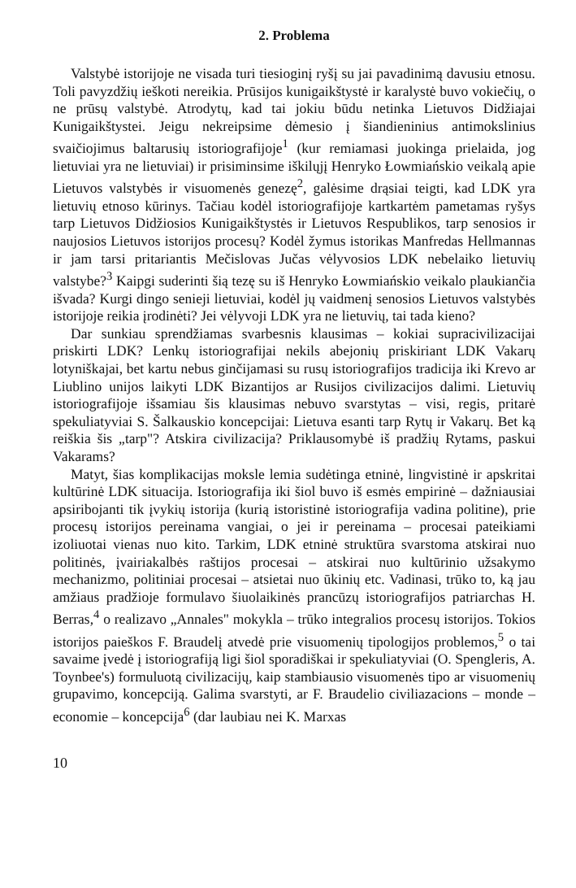2. Problema
Valstybė istorijoje ne visada turi tiesioginį ryšį su jai pavadinimą davusiu etnosu. Toli pavyzdžių ieškoti nereikia. Prūsijos kunigaikštystė ir karalystė buvo vokiečių, o ne prūsų valstybė. Atrodytų, kad tai jokiu būdu netinka Lietuvos Didžiajai Kunigaikštystei. Jeigu nekreipsime dėmesio į šiandieninius antimokslinius svaičiojimus baltarusių istoriografijoje<sup>1</sup> (kur remiamasi juokinga prielaida, jog lietuviai yra ne lietuviai) ir prisiminsime iškilųjį Henryko Łowmiańskio veikalą apie Lietuvos valstybės ir visuomenės genezę<sup>2</sup>, galėsime drąsiai teigti, kad LDK yra lietuvių etnoso kūrinys. Tačiau kodėl istoriografijoje kartkartėm pametamas ryšys tarp Lietuvos Didžiosios Kunigaikštystės ir Lietuvos Respublikos, tarp senosios ir naujosios Lietuvos istorijos procesų? Kodėl žymus istorikas Manfredas Hellmannas ir jam tarsi pritariantis Mečislovas Jučas vėlyvosios LDK nebelaiko lietuvių valstybe?<sup>3</sup> Kaipgi suderinti šią tezę su iš Henryko Łowmiańskio veikalo plaukiančia išvada? Kurgi dingo senieji lietuviai, kodėl jų vaidmenį senosios Lietuvos valstybės istorijoje reikia įrodinėti? Jei vėlyvoji LDK yra ne lietuvių, tai tada kieno?
Dar sunkiau sprendžiamas svarbesnis klausimas – kokiai supracivilizacijai priskirti LDK? Lenkų istoriografijai nekils abejonių priskiriant LDK Vakarų lotyniškajai, bet kartu nebus ginčijamasi su rusų istoriografijos tradicija iki Krevo ar Liublino unijos laikyti LDK Bizantijos ar Rusijos civilizacijos dalimi. Lietuvių istoriografijoje išsamiau šis klausimas nebuvo svarstytas – visi, regis, pritarė spekuliatyviai S. Šalkauskio koncepcijai: Lietuva esanti tarp Rytų ir Vakarų. Bet ką reiškia šis „tarp"? Atskira civilizacija? Priklausomybė iš pradžių Rytams, paskui Vakarams?
Matyt, šias komplikacijas moksle lemia sudėtinga etninė, lingvistinė ir apskritai kultūrinė LDK situacija. Istoriografija iki šiol buvo iš esmės empirinė – dažniausiai apsiribojanti tik įvykių istorija (kurią istoristinė istoriografija vadina politine), prie procesų istorijos pereinama vangiai, o jei ir pereinama – procesai pateikiami izoliuotai vienas nuo kito. Tarkim, LDK etninė struktūra svarstoma atskirai nuo politinės, įvairiakalbės raštijos procesai – atskirai nuo kultūrinio užsakymo mechanizmo, politiniai procesai – atsietai nuo ūkinių etc. Vadinasi, trūko to, ką jau amžiaus pradžioje formulavo šiuolaikinės prancūzų istoriografijos patriarchas H. Berras,<sup>4</sup> o realizavo „Annales" mokykla – trūko integralios procesų istorijos. Tokios istorijos paieškos F. Braudelį atvedė prie visuomenių tipologijos problemos,<sup>5</sup> o tai savaime įvedė į istoriografiją ligi šiol sporadiškai ir spekuliatyviai (O. Spengleris, A. Toynbee's) formuluotą civilizacijų, kaip stambiausio visuomenės tipo ar visuomenių grupavimo, koncepciją. Galima svarstyti, ar F. Braudelio civiliazacions – monde – economie – koncepcija<sup>6</sup> (dar laubiau nei K. Marxas
10